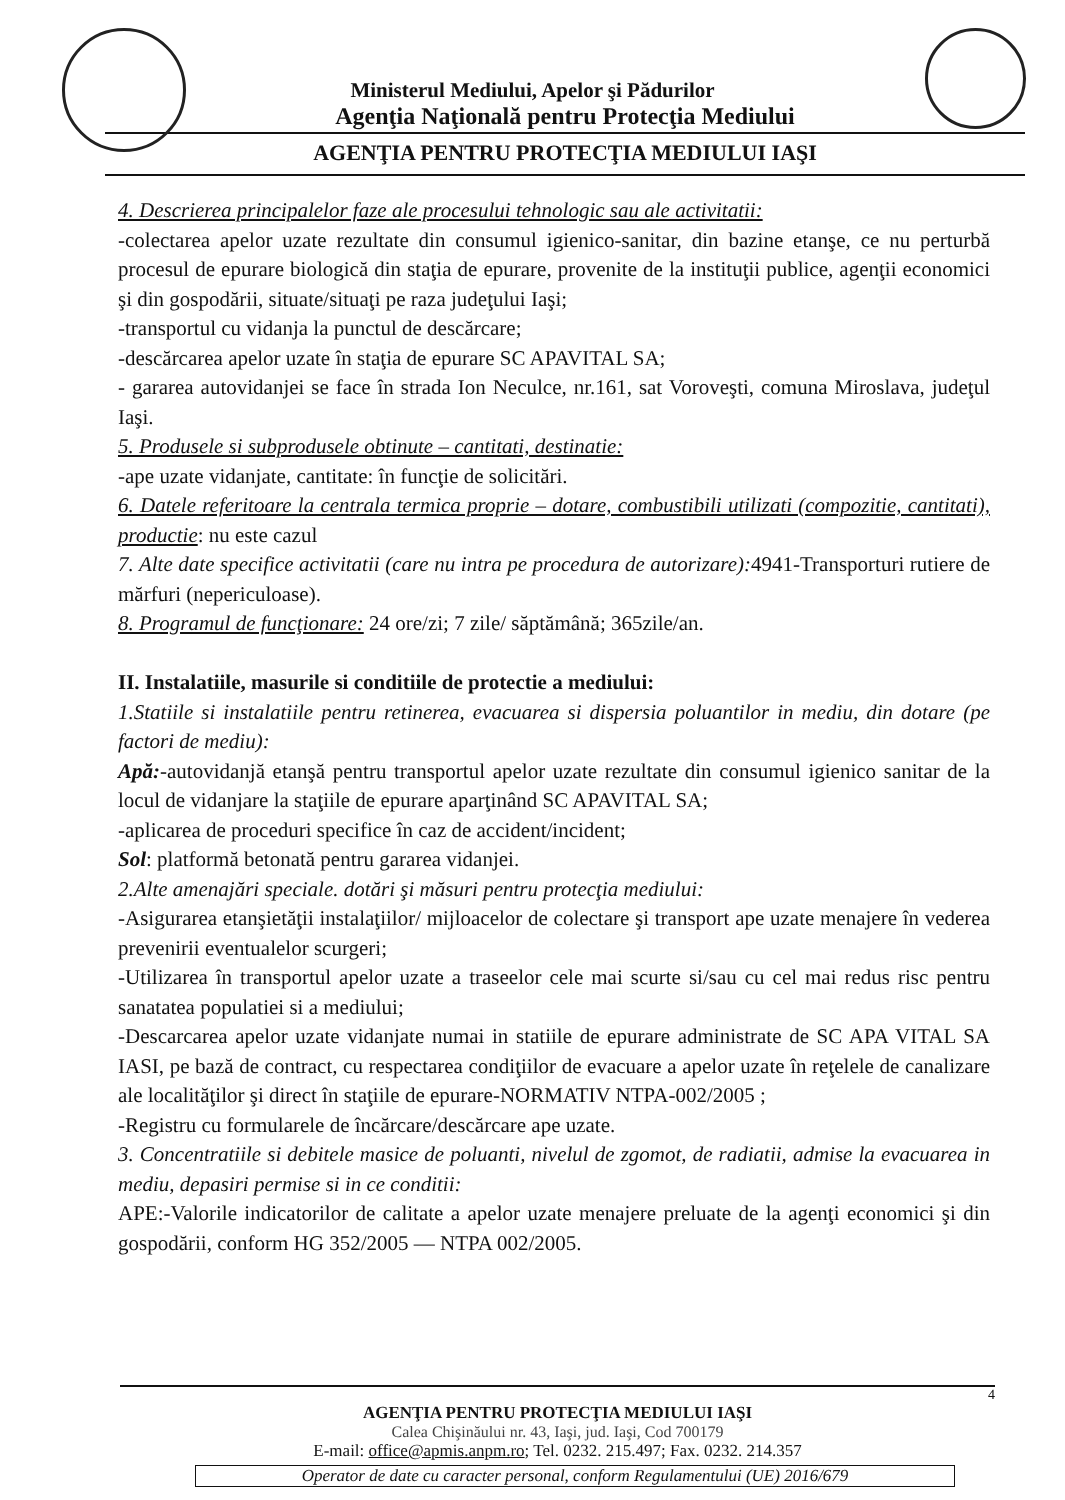Ministerul Mediului, Apelor şi Pădurilor
Agenţia Naţională pentru Protecţia Mediului
AGENŢIA PENTRU PROTECŢIA MEDIULUI IAŞI
4. Descrierea principalelor faze ale procesului tehnologic sau ale activitatii:
-colectarea apelor uzate rezultate din consumul igienico-sanitar, din bazine etanşe, ce nu perturbă procesul de epurare biologică din staţia de epurare, provenite de la instituţii publice, agenţii economici şi din gospodării, situate/situaţi pe raza judeţului Iaşi;
-transportul cu vidanja la punctul de descărcare;
-descărcarea apelor uzate în staţia de epurare SC APAVITAL SA;
- gararea autovidanjei se face în strada Ion Neculce, nr.161, sat Voroveşti, comuna Miroslava, judeţul Iaşi.
5. Produsele si subprodusele obtinute – cantitati, destinatie:
-ape uzate vidanjate, cantitate: în funcţie de solicitări.
6. Datele referitoare la centrala termica proprie – dotare, combustibili utilizati (compozitie, cantitati), productie: nu este cazul
7. Alte date specifice activitatii (care nu intra pe procedura de autorizare): 4941-Transporturi rutiere de mărfuri (nepericuloase).
8. Programul de funcţionare: 24 ore/zi; 7 zile/ săptămână; 365zile/an.
II. Instalatiile, masurile si conditiile de protectie a mediului:
1.Statiile si instalatiile pentru retinerea, evacuarea si dispersia poluantilor in mediu, din dotare (pe factori de mediu):
Apă:-autovidanjă etanşă pentru transportul apelor uzate rezultate din consumul igienico sanitar de la locul de vidanjare la staţiile de epurare aparţinând SC APAVITAL SA;
-aplicarea de proceduri specifice în caz de accident/incident;
Sol: platformă betonată pentru gararea vidanjei.
2.Alte amenajări speciale. dotări şi măsuri pentru protecţia mediului:
-Asigurarea etanşietăţii instalaţiilor/ mijloacelor de colectare şi transport ape uzate menajere în vederea prevenirii eventualelor scurgeri;
-Utilizarea în transportul apelor uzate a traseelor cele mai scurte si/sau cu cel mai redus risc pentru sanatatea populatiei si a mediului;
-Descarcarea apelor uzate vidanjate numai in statiile de epurare administrate de SC APA VITAL SA IASI, pe bază de contract, cu respectarea condiţiilor de evacuare a apelor uzate în reţelele de canalizare ale localităţilor şi direct în staţiile de epurare-NORMATIV NTPA-002/2005 ;
-Registru cu formularele de încărcare/descărcare ape uzate.
3. Concentratiile si debitele masice de poluanti, nivelul de zgomot, de radiatii, admise la evacuarea in mediu, depasiri permise si in ce conditii:
APE:-Valorile indicatorilor de calitate a apelor uzate menajere preluate de la agenţi economici şi din gospodării, conform HG 352/2005 — NTPA 002/2005.
4
AGENŢIA PENTRU PROTECŢIA MEDIULUI IAŞI
Calea Chişinăului nr. 43, Iaşi, jud. Iaşi, Cod 700179
E-mail: office@apmis.anpm.ro; Tel. 0232. 215.497; Fax. 0232. 214.357
Operator de date cu caracter personal, conform Regulamentului (UE) 2016/679